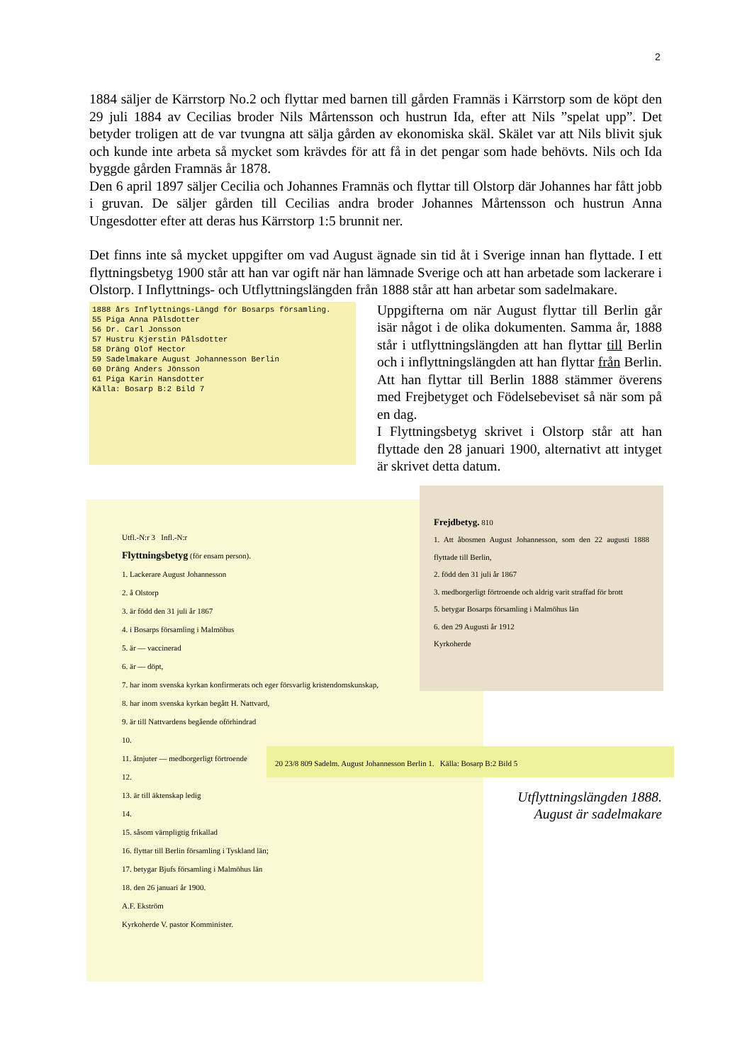2
1884 säljer de Kärrstorp No.2 och flyttar med barnen till gården Framnäs i Kärrstorp som de köpt den 29 juli 1884 av Cecilias broder Nils Mårtensson och hustrun Ida, efter att Nils ”spelat upp”. Det betyder troligen att de var tvungna att sälja gården av ekonomiska skäl. Skälet var att Nils blivit sjuk och kunde inte arbeta så mycket som krävdes för att få in det pengar som hade behövts. Nils och Ida byggde gården Framnäs år 1878.
Den 6 april 1897 säljer Cecilia och Johannes Framnäs och flyttar till Olstorp där Johannes har fått jobb i gruvan. De säljer gården till Cecilias andra broder Johannes Mårtensson och hustrun Anna Ungesdotter efter att deras hus Kärrstorp 1:5 brunnit ner.
Det finns inte så mycket uppgifter om vad August ägnade sin tid åt i Sverige innan han flyttade. I ett flyttningsbetyg 1900 står att han var ogift när han lämnade Sverige och att han arbetade som lackerare i Olstorp. I Inflyttnings- och Utflyttningslängden från 1888 står att han arbetar som sadelmakare.
1888 års Inflyttnings-Längd för Bosarps församling.
55 Piga Anna Pålsdotter
56 Dr. Carl Jonsson
57 Hustru Kjerstin Pålsdotter
58 Dräng Olof Hector
59 Sadelmakare August Johannesson Berlin
60 Dräng Anders Jönsson
61 Piga Karin Hansdotter
Källa: Bosarp B:2 Bild 7
Uppgifterna om när August flyttar till Berlin går isär något i de olika dokumenten. Samma år, 1888 står i utflyttningslängden att han flyttar till Berlin och i inflyttningslängden att han flyttar från Berlin. Att han flyttar till Berlin 1888 stämmer överens med Frejbetyget och Födelsebeviset så när som på en dag.
I Flyttningsbetyg skrivet i Olstorp står att han flyttade den 28 januari 1900, alternativt att intyget är skrivet detta datum.
Utfl.-N:r 3 Infl.-N:r
Flyttningsbetyg (för ensam person).
1. Lackerare August Johannesson
2. å Olstorp
3. är född den 31 juli år 1867
4. i Bosarps församling i Malmöhus
5. är — vaccinerad
6. är — döpt,
7. har inom svenska kyrkan konfirmerats och eger försvarlig kristendomskunskap,
8. har inom svenska kyrkan begått H. Nattvard,
9. är till Nattvardens begående oförhindrad
10.
11. åtnjuter — medborgerligt förtroende
12.
13. är till äktenskap ledig
14.
15. såsom värnpligtig frikallad
16. flyttar till Berlin församling i Tyskland län;
17. betygar Bjufs församling i Malmöhus län
18. den 26 januari år 1900.
A.F. Ekström
Kyrkoherde V. pastor Komminister.
Frejdbetyg. 810
1. Att åbosmen August Johannesson, som den 22 augusti 1888 flyttade till Berlin,
2. född den 31 juli år 1867
3. medborgerligt förtroende och aldrig varit straffad för brott
5. betygar Bosarps församling i Malmöhus län
6. den 29 Augusti år 1912
Kyrkoherde
20 23/8 809 Sadelm. August Johannesson Berlin 1. Källa: Bosarp B:2 Bild 5
Utflyttningslängden 1888.
August är sadelmakare